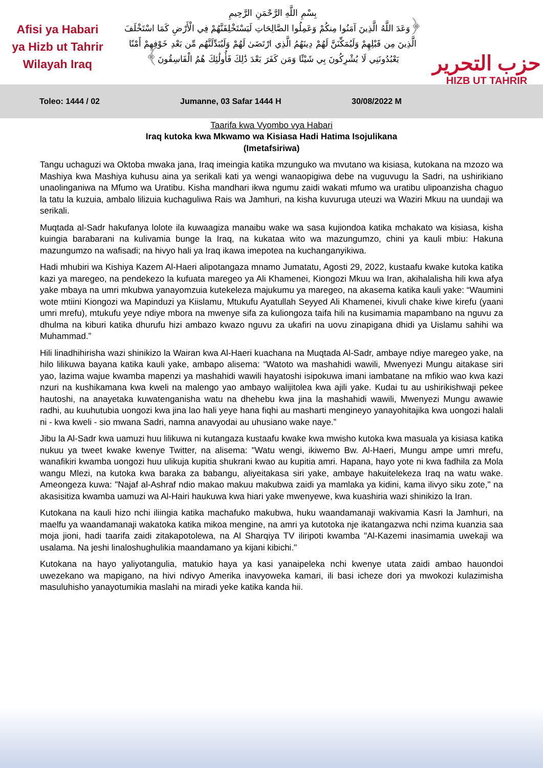Afisi ya Habari
ya Hizb ut Tahrir
Wilayah Iraq
بِسْمِ اللَّهِ الرَّحْمَنِ الرَّحِيمِ
﴿وَعَدَ اللَّهُ الَّذِينَ آمَنُوا مِنكُمْ وَعَمِلُوا الصَّالِحَاتِ لَيَسْتَخْلِفَنَّهُمْ فِي الْأَرْضِ كَمَا اسْتَخْلَفَ
الَّذِينَ مِن قَبْلِهِمْ وَلَيُمَكِّنَنَّ لَهُمْ دِينَهُمُ الَّذِي ارْتَضَىٰ لَهُمْ وَلَيُبَدِّلَنَّهُم مِّن بَعْدِ خَوْفِهِمْ أَمْنًا
يَعْبُدُونَنِي لَا يُشْرِكُونَ بِي شَيْئًا وَمَن كَفَرَ بَعْدَ ذَٰلِكَ فَأُولَٰئِكَ هُمُ الْفَاسِقُونَ﴾
حزب التحرير
HIZB UT TAHRIR
Toleo: 1444 / 02 Jumanne, 03 Safar 1444 H 30/08/2022 M
Taarifa kwa Vyombo vya Habari
Iraq kutoka kwa Mkwamo wa Kisiasa Hadi Hatima Isojulikana
(Imetafsiriwa)
Tangu uchaguzi wa Oktoba mwaka jana, Iraq imeingia katika mzunguko wa mvutano wa kisiasa, kutokana na mzozo wa Mashiya kwa Mashiya kuhusu aina ya serikali kati ya wengi wanaopigiwa debe na vuguvugu la Sadri, na ushirikiano unaolinganiwa na Mfumo wa Uratibu. Kisha mandhari ikwa ngumu zaidi wakati mfumo wa uratibu ulipoanzisha chaguo la tatu la kuzuia, ambalo lilizuia kuchaguliwa Rais wa Jamhuri, na kisha kuvuruga uteuzi wa Waziri Mkuu na uundaji wa serikali.
Muqtada al-Sadr hakufanya lolote ila kuwaagiza manaibu wake wa sasa kujiondoa katika mchakato wa kisiasa, kisha kuingia barabarani na kulivamia bunge la Iraq, na kukataa wito wa mazungumzo, chini ya kauli mbiu: Hakuna mazungumzo na wafisadi; na hivyo hali ya Iraq ikawa imepotea na kuchanganyikiwa.
Hadi mhubiri wa Kishiya Kazem Al-Haeri alipotangaza mnamo Jumatatu, Agosti 29, 2022, kustaafu kwake kutoka katika kazi ya maregeo, na pendekezo la kufuata maregeo ya Ali Khamenei, Kiongozi Mkuu wa Iran, akihalalisha hili kwa afya yake mbaya na umri mkubwa yanayomzuia kutekeleza majukumu ya maregeo, na akasema katika kauli yake: “Waumini wote mtiini Kiongozi wa Mapinduzi ya Kiislamu, Mtukufu Ayatullah Seyyed Ali Khamenei, kivuli chake kiwe kirefu (yaani umri mrefu), mtukufu yeye ndiye mbora na mwenye sifa za kuliongoza taifa hili na kusimamia mapambano na nguvu za dhulma na kiburi katika dhurufu hizi ambazo kwazo nguvu za ukafiri na uovu zinapigana dhidi ya Uislamu sahihi wa Muhammad.”
Hili linadhihirisha wazi shinikizo la Wairan kwa Al-Haeri kuachana na Muqtada Al-Sadr, ambaye ndiye maregeo yake, na hilo lilikuwa bayana katika kauli yake, ambapo alisema: “Watoto wa mashahidi wawili, Mwenyezi Mungu aitakase siri yao, lazima wajue kwamba mapenzi ya mashahidi wawili hayatoshi isipokuwa imani iambatane na mfikio wao kwa kazi nzuri na kushikamana kwa kweli na malengo yao ambayo walijitolea kwa ajili yake. Kudai tu au ushirikishwaji pekee hautoshi, na anayetaka kuwatenganisha watu na dhehebu kwa jina la mashahidi wawili, Mwenyezi Mungu awawie radhi, au kuuhutubia uongozi kwa jina lao hali yeye hana fiqhi au masharti mengineyo yanayohitajika kwa uongozi halali ni - kwa kweli - sio mwana Sadri, namna anavyodai au uhusiano wake naye.”
Jibu la Al-Sadr kwa uamuzi huu lilikuwa ni kutangaza kustaafu kwake kwa mwisho kutoka kwa masuala ya kisiasa katika nukuu ya tweet kwake kwenye Twitter, na alisema: "Watu wengi, ikiwemo Bw. Al-Haeri, Mungu ampe umri mrefu, wanafikiri kwamba uongozi huu ulikuja kupitia shukrani kwao au kupitia amri. Hapana, hayo yote ni kwa fadhila za Mola wangu Mlezi, na kutoka kwa baraka za babangu, aliyeitakasa siri yake, ambaye hakuitelekeza Iraq na watu wake. Ameongeza kuwa: "Najaf al-Ashraf ndio makao makuu makubwa zaidi ya mamlaka ya kidini, kama ilivyo siku zote," na akasisitiza kwamba uamuzi wa Al-Hairi haukuwa kwa hiari yake mwenyewe, kwa kuashiria wazi shinikizo la Iran.
Kutokana na kauli hizo nchi iliingia katika machafuko makubwa, huku waandamanaji wakivamia Kasri la Jamhuri, na maelfu ya waandamanaji wakatoka katika mikoa mengine, na amri ya kutotoka nje ikatangazwa nchi nzima kuanzia saa moja jioni, hadi taarifa zaidi zitakapotolewa, na Al Sharqiya TV iliripoti kwamba "Al-Kazemi inasimamia uwekaji wa usalama. Na jeshi linaloshughulikia maandamano ya kijani kibichi."
Kutokana na hayo yaliyotangulia, matukio haya ya kasi yanaipeleka nchi kwenye utata zaidi ambao hauondoi uwezekano wa mapigano, na hivi ndivyo Amerika inavyoweka kamari, ili basi icheze dori ya mwokozi kulazimisha masuluhisho yanayotumikia maslahi na miradi yeke katika kanda hii.